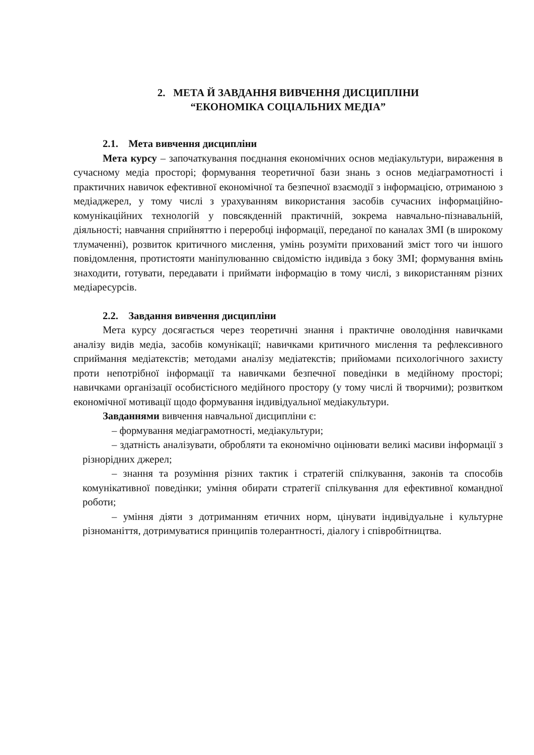2. МЕТА Й ЗАВДАННЯ ВИВЧЕННЯ ДИСЦИПЛІНИ
“ЕКОНОМІКА СОЦІАЛЬНИХ МЕДІА”
2.1. Мета вивчення дисципліни
Мета курсу – започаткування поєднання економічних основ медіакультури, вираження в сучасному медіа просторі; формування теоретичної бази знань з основ медіаграмотності і практичних навичок ефективної економічної та безпечної взаємодії з інформацією, отриманою з медіаджерел, у тому числі з урахуванням використання засобів сучасних інформаційно-комунікаційних технологій у повсякденній практичній, зокрема навчально-пізнавальній, діяльності; навчання сприйняттю і переробці інформації, переданої по каналах ЗМІ (в широкому тлумаченні), розвиток критичного мислення, умінь розуміти прихований зміст того чи іншого повідомлення, протистояти маніпулюванню свідомістю індивіда з боку ЗМІ; формування вмінь знаходити, готувати, передавати і приймати інформацію в тому числі, з використанням різних медіаресурсів.
2.2. Завдання вивчення дисципліни
Мета курсу досягається через теоретичні знання і практичне оволодіння навичками аналізу видів медіа, засобів комунікації; навичками критичного мислення та рефлексивного сприймання медіатекстів; методами аналізу медіатекстів; прийомами психологічного захисту проти непотрібної інформації та навичками безпечної поведінки в медійному просторі; навичками організації особистісного медійного простору (у тому числі й творчими); розвитком економічної мотивації щодо формування індивідуальної медіакультури.
Завданнями вивчення навчальної дисципліни є:
– формування медіаграмотності, медіакультури;
– здатність аналізувати, обробляти та економічно оцінювати великі масиви інформації з різнорідних джерел;
– знання та розуміння різних тактик і стратегій спілкування, законів та способів комунікативної поведінки; уміння обирати стратегії спілкування для ефективної командної роботи;
– уміння діяти з дотриманням етичних норм, цінувати індивідуальне і культурне різноманіття, дотримуватися принципів толерантності, діалогу і співробітництва.